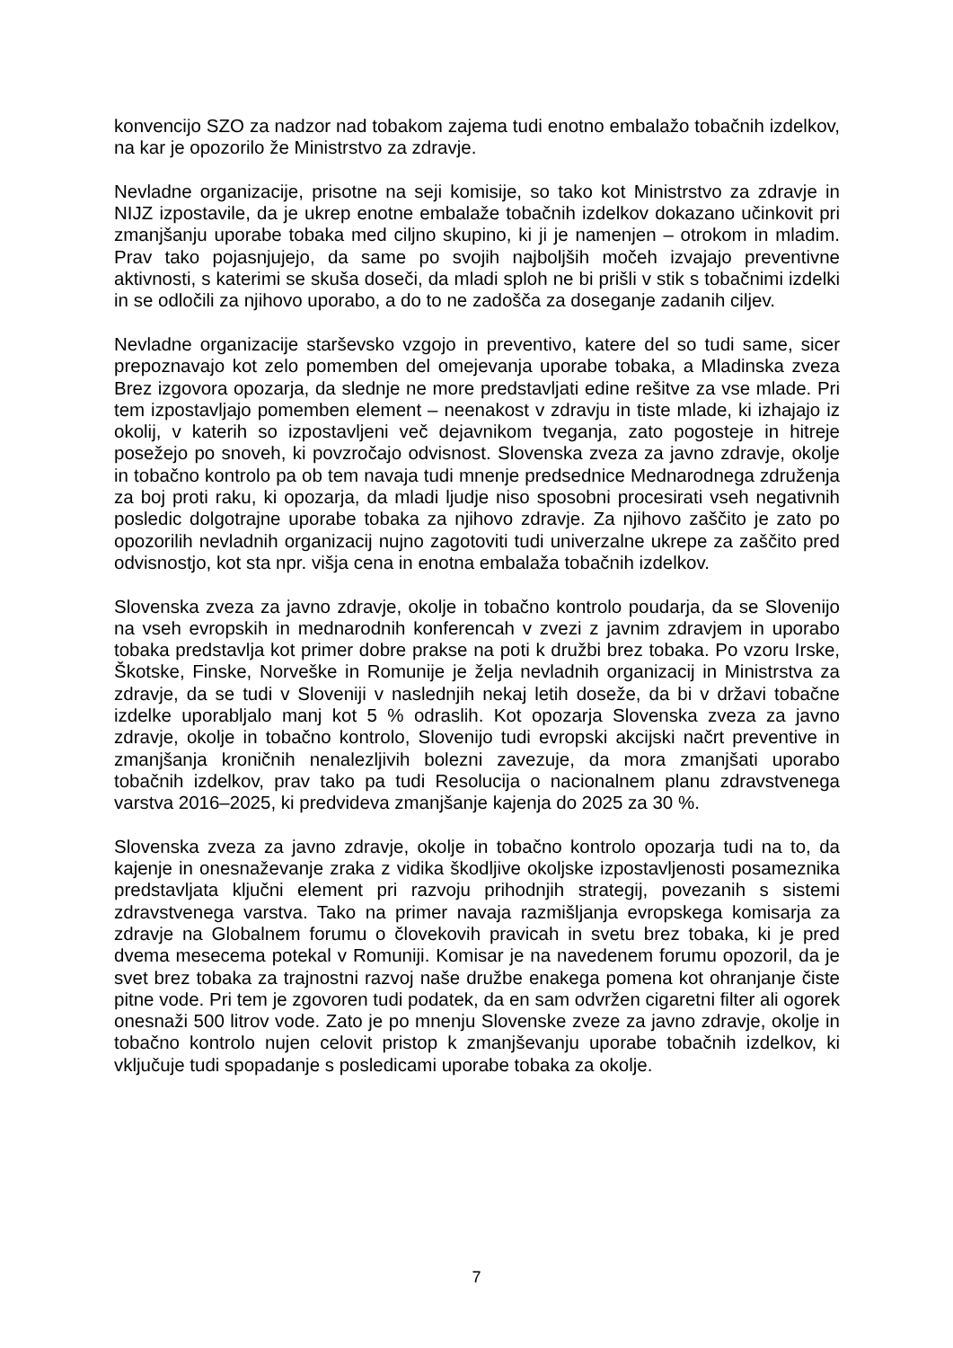konvencijo SZO za nadzor nad tobakom zajema tudi enotno embalažo tobačnih izdelkov, na kar je opozorilo že Ministrstvo za zdravje.
Nevladne organizacije, prisotne na seji komisije, so tako kot Ministrstvo za zdravje in NIJZ izpostavile, da je ukrep enotne embalaže tobačnih izdelkov dokazano učinkovit pri zmanjšanju uporabe tobaka med ciljno skupino, ki ji je namenjen – otrokom in mladim. Prav tako pojasnjujejo, da same po svojih najboljših močeh izvajajo preventivne aktivnosti, s katerimi se skuša doseči, da mladi sploh ne bi prišli v stik s tobačnimi izdelki in se odločili za njihovo uporabo, a do to ne zadošča za doseganje zadanih ciljev.
Nevladne organizacije starševsko vzgojo in preventivo, katere del so tudi same, sicer prepoznavajo kot zelo pomemben del omejevanja uporabe tobaka, a Mladinska zveza Brez izgovora opozarja, da slednje ne more predstavljati edine rešitve za vse mlade. Pri tem izpostavljajo pomemben element – neenakost v zdravju in tiste mlade, ki izhajajo iz okolij, v katerih so izpostavljeni več dejavnikom tveganja, zato pogosteje in hitreje posežejo po snoveh, ki povzročajo odvisnost. Slovenska zveza za javno zdravje, okolje in tobačno kontrolo pa ob tem navaja tudi mnenje predsednice Mednarodnega združenja za boj proti raku, ki opozarja, da mladi ljudje niso sposobni procesirati vseh negativnih posledic dolgotrajne uporabe tobaka za njihovo zdravje. Za njihovo zaščito je zato po opozorilih nevladnih organizacij nujno zagotoviti tudi univerzalne ukrepe za zaščito pred odvisnostjo, kot sta npr. višja cena in enotna embalaža tobačnih izdelkov.
Slovenska zveza za javno zdravje, okolje in tobačno kontrolo poudarja, da se Slovenijo na vseh evropskih in mednarodnih konferencah v zvezi z javnim zdravjem in uporabo tobaka predstavlja kot primer dobre prakse na poti k družbi brez tobaka. Po vzoru Irske, Škotske, Finske, Norveške in Romunije je želja nevladnih organizacij in Ministrstva za zdravje, da se tudi v Sloveniji v naslednjih nekaj letih doseže, da bi v državi tobačne izdelke uporabljalo manj kot 5 % odraslih. Kot opozarja Slovenska zveza za javno zdravje, okolje in tobačno kontrolo, Slovenijo tudi evropski akcijski načrt preventive in zmanjšanja kroničnih nenalezljivih bolezni zavezuje, da mora zmanjšati uporabo tobačnih izdelkov, prav tako pa tudi Resolucija o nacionalnem planu zdravstvenega varstva 2016–2025, ki predvideva zmanjšanje kajenja do 2025 za 30 %.
Slovenska zveza za javno zdravje, okolje in tobačno kontrolo opozarja tudi na to, da kajenje in onesnaževanje zraka z vidika škodljive okoljske izpostavljenosti posameznika predstavljata ključni element pri razvoju prihodnjih strategij, povezanih s sistemi zdravstvenega varstva. Tako na primer navaja razmišljanja evropskega komisarja za zdravje na Globalnem forumu o človekovih pravicah in svetu brez tobaka, ki je pred dvema mesecema potekal v Romuniji. Komisar je na navedenem forumu opozoril, da je svet brez tobaka za trajnostni razvoj naše družbe enakega pomena kot ohranjanje čiste pitne vode. Pri tem je zgovoren tudi podatek, da en sam odvržen cigaretni filter ali ogorek onesnaži 500 litrov vode. Zato je po mnenju Slovenske zveze za javno zdravje, okolje in tobačno kontrolo nujen celovit pristop k zmanjševanju uporabe tobačnih izdelkov, ki vključuje tudi spopadanje s posledicami uporabe tobaka za okolje.
7